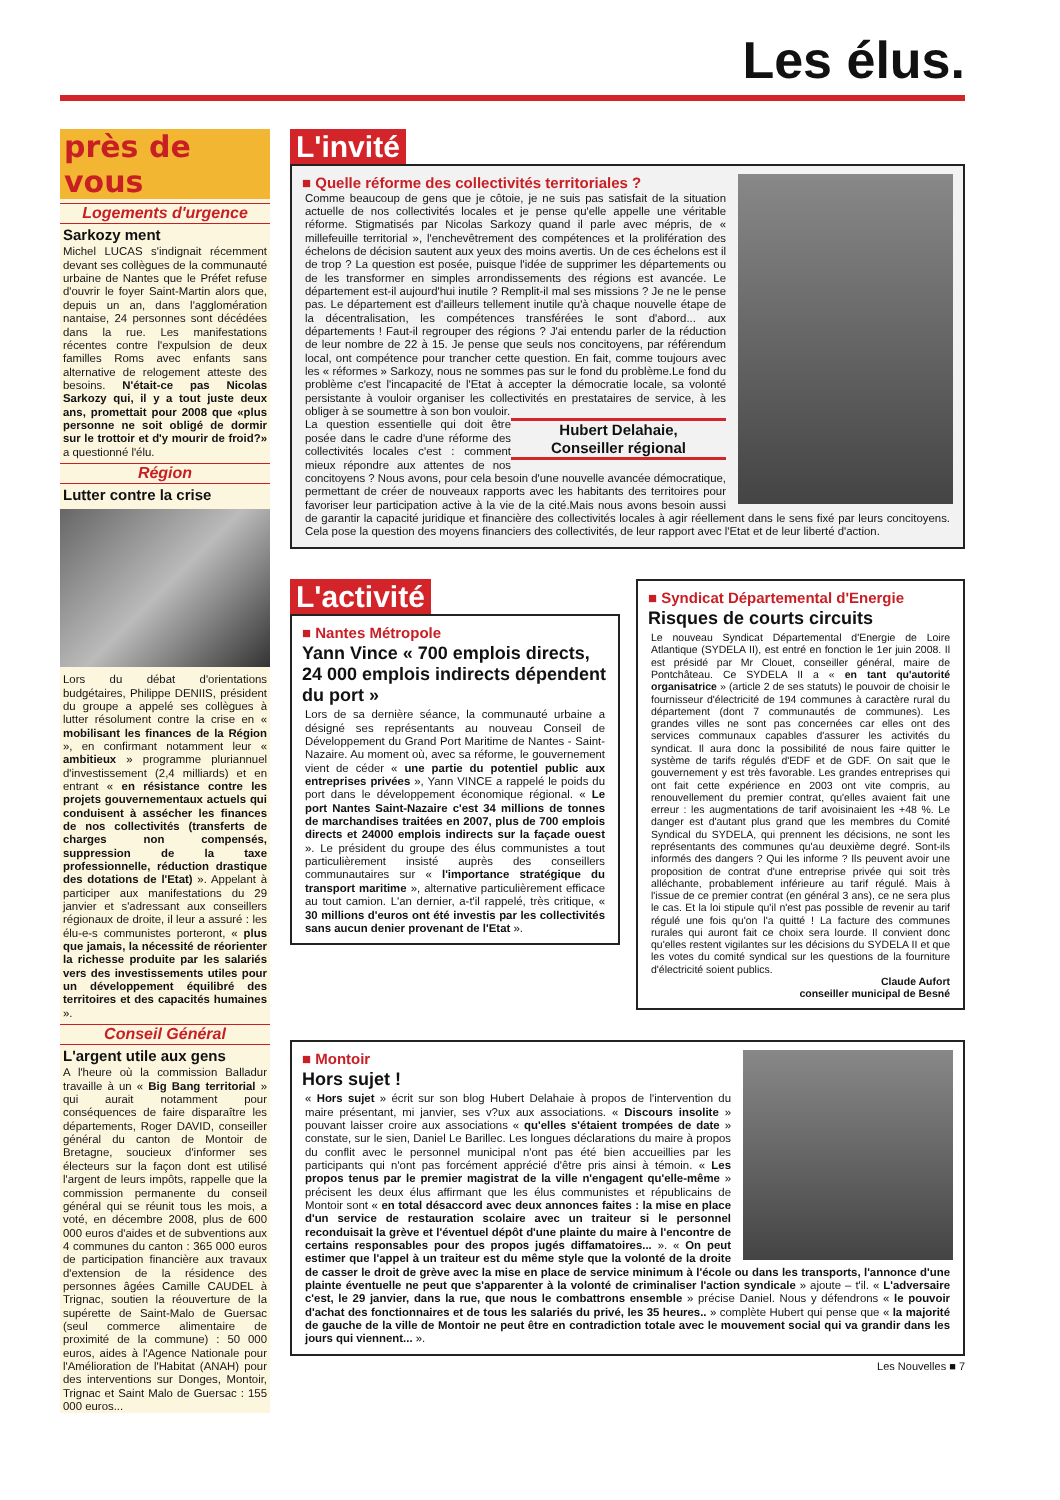Les élus.
près de vous
Logements d'urgence
Sarkozy ment
Michel LUCAS s'indignait récemment devant ses collègues de la communauté urbaine de Nantes que le Préfet refuse d'ouvrir le foyer Saint-Martin alors que, depuis un an, dans l'agglomération nantaise, 24 personnes sont décédées dans la rue. Les manifestations récentes contre l'expulsion de deux familles Roms avec enfants sans alternative de relogement atteste des besoins. N'était-ce pas Nicolas Sarkozy qui, il y a tout juste deux ans, promettait pour 2008 que «plus personne ne soit obligé de dormir sur le trottoir et d'y mourir de froid?» a questionné l'élu.
Région
Lutter contre la crise
Lors du débat d'orientations budgétaires, Philippe DENIIS, président du groupe a appelé ses collègues à lutter résolument contre la crise en « mobilisant les finances de la Région », en confirmant notamment leur « ambitieux » programme pluriannuel d'investissement (2,4 milliards) et en entrant « en résistance contre les projets gouvernementaux actuels qui conduisent à assécher les finances de nos collectivités (transferts de charges non compensés, suppression de la taxe professionnelle, réduction drastique des dotations de l'Etat) ». Appelant à participer aux manifestations du 29 janvier et s'adressant aux conseillers régionaux de droite, il leur a assuré : les élu-e-s communistes porteront, « plus que jamais, la nécessité de réorienter la richesse produite par les salariés vers des investissements utiles pour un développement équilibré des territoires et des capacités humaines ».
Conseil Général
L'argent utile aux gens
A l'heure où la commission Balladur travaille à un « Big Bang territorial » qui aurait notamment pour conséquences de faire disparaître les départements, Roger DAVID, conseiller général du canton de Montoir de Bretagne, soucieux d'informer ses électeurs sur la façon dont est utilisé l'argent de leurs impôts, rappelle que la commission permanente du conseil général qui se réunit tous les mois, a voté, en décembre 2008, plus de 600 000 euros d'aides et de subventions aux 4 communes du canton : 365 000 euros de participation financière aux travaux d'extension de la résidence des personnes âgées Camille CAUDEL à Trignac, soutien la réouverture de la supérette de Saint-Malo de Guersac (seul commerce alimentaire de proximité de la commune) : 50 000 euros, aides à l'Agence Nationale pour l'Amélioration de l'Habitat (ANAH) pour des interventions sur Donges, Montoir, Trignac et Saint Malo de Guersac : 155 000 euros...
L'invité
■ Quelle réforme des collectivités territoriales ?
Comme beaucoup de gens que je côtoie, je ne suis pas satisfait de la situation actuelle de nos collectivités locales et je pense qu'elle appelle une véritable réforme. Stigmatisés par Nicolas Sarkozy quand il parle avec mépris, de « millefeuille territorial », l'enchevêtrement des compétences et la prolifération des échelons de décision sautent aux yeux des moins avertis. Un de ces échelons est il de trop ? La question est posée, puisque l'idée de supprimer les départements ou de les transformer en simples arrondissements des régions est avancée. Le département est-il aujourd'hui inutile ? Remplit-il mal ses missions ? Je ne le pense pas. Le département est d'ailleurs tellement inutile qu'à chaque nouvelle étape de la décentralisation, les compétences transférées le sont d'abord... aux départements ! Faut-il regrouper des régions ? J'ai entendu parler de la réduction de leur nombre de 22 à 15. Je pense que seuls nos concitoyens, par référendum local, ont compétence pour trancher cette question. En fait, comme toujours avec les « réformes » Sarkozy, nous ne sommes pas sur le fond du problème.Le fond du problème c'est l'incapacité de l'Etat à accepter la démocratie locale, sa volonté persistante à vouloir organiser les collectivités en prestataires de service, à les obliger à se soumettre à son bon vouloir.
Hubert Delahaie,
Conseiller régional La question essentielle qui doit être posée dans le cadre d'une réforme des collectivités locales c'est : comment mieux répondre aux attentes de nos concitoyens ? Nous avons, pour cela besoin d'une nouvelle avancée démocratique, permettant de créer de nouveaux rapports avec les habitants des territoires pour favoriser leur participation active à la vie de la cité.Mais nous avons besoin aussi de garantir la capacité juridique et financière des collectivités locales à agir réellement dans le sens fixé par leurs concitoyens. Cela pose la question des moyens financiers des collectivités, de leur rapport avec l'Etat et de leur liberté d'action.
L'activité
■ Nantes Métropole
Yann Vince « 700 emplois directs, 24 000 emplois indirects dépendent du port »
Lors de sa dernière séance, la communauté urbaine a désigné ses représentants au nouveau Conseil de Développement du Grand Port Maritime de Nantes - Saint-Nazaire. Au moment où, avec sa réforme, le gouvernement vient de céder « une partie du potentiel public aux entreprises privées », Yann VINCE a rappelé le poids du port dans le développement économique régional. « Le port Nantes Saint-Nazaire c'est 34 millions de tonnes de marchandises traitées en 2007, plus de 700 emplois directs et 24000 emplois indirects sur la façade ouest ». Le président du groupe des élus communistes a tout particulièrement insisté auprès des conseillers communautaires sur « l'importance stratégique du transport maritime », alternative particulièrement efficace au tout camion. L'an dernier, a-t'il rappelé, très critique, « 30 millions d'euros ont été investis par les collectivités sans aucun denier provenant de l'Etat ».
■ Syndicat Départemental d'Energie
Risques de courts circuits
Le nouveau Syndicat Départemental d'Energie de Loire Atlantique (SYDELA II), est entré en fonction le 1er juin 2008. Il est présidé par Mr Clouet, conseiller général, maire de Pontchâteau. Ce SYDELA II a « en tant qu'autorité organisatrice » (article 2 de ses statuts) le pouvoir de choisir le fournisseur d'électricité de 194 communes à caractère rural du département (dont 7 communautés de communes). Les grandes villes ne sont pas concernées car elles ont des services communaux capables d'assurer les activités du syndicat. Il aura donc la possibilité de nous faire quitter le système de tarifs régulés d'EDF et de GDF. On sait que le gouvernement y est très favorable. Les grandes entreprises qui ont fait cette expérience en 2003 ont vite compris, au renouvellement du premier contrat, qu'elles avaient fait une erreur : les augmentations de tarif avoisinaient les +48 %. Le danger est d'autant plus grand que les membres du Comité Syndical du SYDELA, qui prennent les décisions, ne sont les représentants des communes qu'au deuxième degré. Sont-ils informés des dangers ? Qui les informe ? Ils peuvent avoir une proposition de contrat d'une entreprise privée qui soit très alléchante, probablement inférieure au tarif régulé. Mais à l'issue de ce premier contrat (en général 3 ans), ce ne sera plus le cas. Et la loi stipule qu'il n'est pas possible de revenir au tarif régulé une fois qu'on l'a quitté ! La facture des communes rurales qui auront fait ce choix sera lourde. Il convient donc qu'elles restent vigilantes sur les décisions du SYDELA II et que les votes du comité syndical sur les questions de la fourniture d'électricité soient publics.
Claude Aufort
conseiller municipal de Besné
■ Montoir
Hors sujet !
« Hors sujet » écrit sur son blog Hubert Delahaie à propos de l'intervention du maire présentant, mi janvier, ses v?ux aux associations. « Discours insolite » pouvant laisser croire aux associations « qu'elles s'étaient trompées de date » constate, sur le sien, Daniel Le Barillec. Les longues déclarations du maire à propos du conflit avec le personnel municipal n'ont pas été bien accueillies par les participants qui n'ont pas forcément apprécié d'être pris ainsi à témoin. « Les propos tenus par le premier magistrat de la ville n'engagent qu'elle-même » précisent les deux élus affirmant que les élus communistes et républicains de Montoir sont « en total désaccord avec deux annonces faites : la mise en place d'un service de restauration scolaire avec un traiteur si le personnel reconduisait la grève et l'éventuel dépôt d'une plainte du maire à l'encontre de certains responsables pour des propos jugés diffamatoires... ». « On peut estimer que l'appel à un traiteur est du même style que la volonté de la droite de casser le droit de grève avec la mise en place de service minimum à l'école ou dans les transports, l'annonce d'une plainte éventuelle ne peut que s'apparenter à la volonté de criminaliser l'action syndicale » ajoute – t'il. « L'adversaire c'est, le 29 janvier, dans la rue, que nous le combattrons ensemble » précise Daniel. Nous y défendrons « le pouvoir d'achat des fonctionnaires et de tous les salariés du privé, les 35 heures.. » complète Hubert qui pense que « la majorité de gauche de la ville de Montoir ne peut être en contradiction totale avec le mouvement social qui va grandir dans les jours qui viennent... ».
Les Nouvelles ■ 7